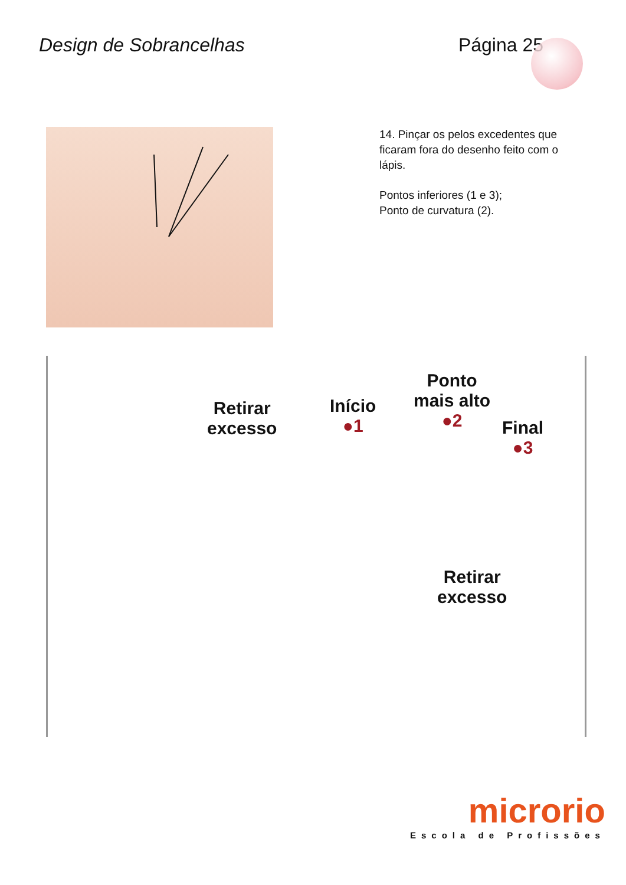Design de Sobrancelhas Página 25
14. Pinçar os pelos excedentes que ficaram fora do desenho feito com o lápis.
Pontos inferiores (1 e 3);
Ponto de curvatura (2).
Retirar
excesso
Início
●1
Ponto
mais alto
●2
Final
●3
Retirar
excesso
microrio
Escola de Profissões